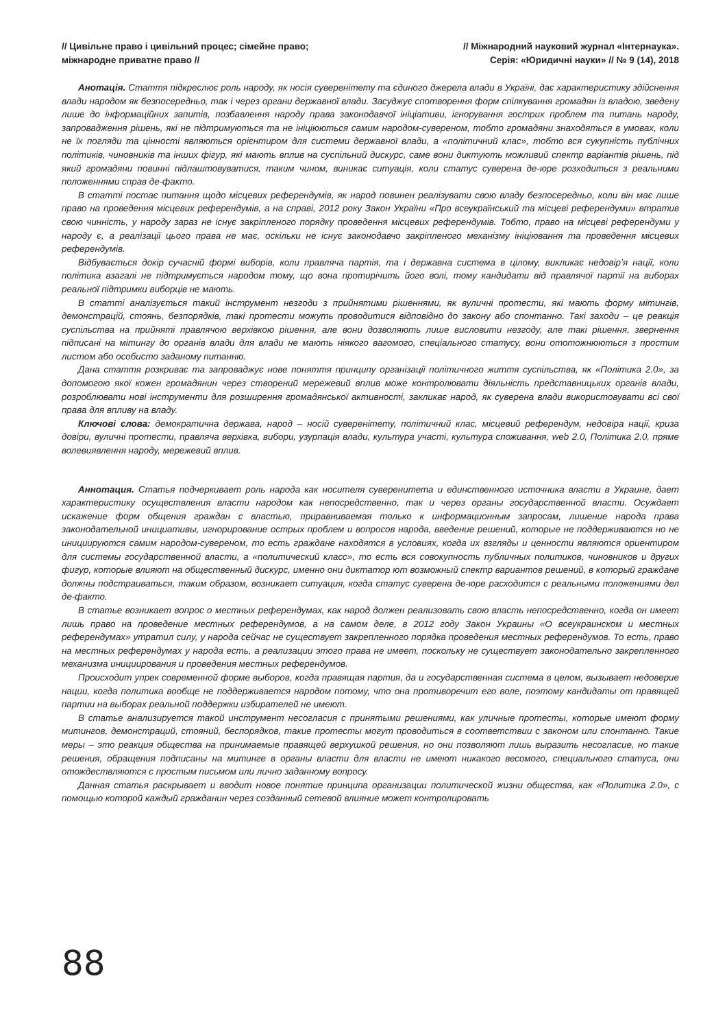// Цивільне право і цивільний процес; сімейне право;
міжнародне приватне право //
// Міжнародний науковий журнал «Інтернаука».
Серія: «Юридичні науки» // № 9 (14), 2018
Анотація. Стаття підкреслює роль народу, як носія суверенітету та єдиного джерела влади в Україні, дає характеристику здійснення влади народом як безпосередньо, так і через органи державної влади. Засуджує спотворення форм спілкування громадян із владою, зведену лише до інформаційних запитів, позбавлення народу права законодавчої ініціативи, ігнорування гострих проблем та питань народу, запровадження рішень, які не підтримуються та не ініціюються самим народом-сувереном, тобто громадяни знаходяться в умовах, коли не їх погляди та цінності являються орієнтиром для системи державної влади, а «політичний клас», тобто вся сукупність публічних політиків, чиновників та інших фігур, які мають вплив на суспільний дискурс, саме вони диктують можливий спектр варіантів рішень, під який громадяни повинні підлаштовуватися, таким чином, виникає ситуація, коли статус суверена де-юре розходиться з реальними положеннями справ де-факто.
В статті постає питання щодо місцевих референдумів, як народ повинен реалізувати свою владу безпосередньо, коли він має лише право на проведення місцевих референдумів, а на справі, 2012 року Закон України «Про всеукраїнський та місцеві референдуми» втратив свою чинність, у народу зараз не існує закріпленого порядку проведення місцевих референдумів. Тобто, право на місцеві референдуми у народу є, а реалізації цього права не має, оскільки не існує законодавчо закріпленого механізму ініціювання та проведення місцевих референдумів.
Відбувається докір сучасній формі виборів, коли правляча партія, та і державна система в цілому, викликає недовір’я нації, коли політика взагалі не підтримується народом тому, що вона протирічить його волі, тому кандидати від правлячої партії на виборах реальної підтримки виборців не мають.
В статті аналізується такий інструмент незгоди з прийнятими рішеннями, як вуличні протести, які мають форму мітингів, демонстрацій, стоянь, безпорядків, такі протести можуть проводитися відповідно до закону або спонтанно. Такі заходи – це реакція суспільства на прийняті правлячою верхівкою рішення, але вони дозволяють лише висловити незгоду, але такі рішення, звернення підписані на мітингу до органів влади для влади не мають ніякого вагомого, спеціального статусу, вони ототожнюються з простим листом або особисто заданому питанню.
Дана стаття розкриває та запроваджує нове поняття принципу організації політичного життя суспільства, як «Політика 2.0», за допомогою якої кожен громадянин через створений мережевий вплив може контролювати діяльність представницьких органів влади, розроблювати нові інструменти для розширення громадянської активності, закликає народ, як суверена влади використовувати всі свої права для впливу на владу.
Ключові слова: демократична держава, народ – носій суверенітету, політичний клас, місцевий референдум, недовіра нації, криза довіри, вуличні протести, правляча верхівка, вибори, узурпація влади, культура участі, культура споживання, web 2.0, Політика 2.0, пряме волевиявлення народу, мережевий вплив.
Аннотация. Статья подчеркивает роль народа как носителя суверенитета и единственного источника власти в Украине, дает характеристику осуществления власти народом как непосредственно, так и через органы государственной власти. Осуждает искажение форм общения граждан с властью, приравниваемая только к информационным запросам, лишение народа права законодательной инициативы, игнорирование острых проблем и вопросов народа, введение решений, которые не поддерживаются но не инициируются самим народом-сувереном, то есть граждане находятся в условиях, когда их взгляды и ценности являются ориентиром для системы государственной власти, а «политический класс», то есть вся совокупность публичных политиков, чиновников и других фигур, которые влияют на общественный дискурс, именно они диктатор ют возможный спектр вариантов решений, в который граждане должны подстраиваться, таким образом, возникает ситуация, когда статус суверена де-юре расходится с реальными положениями дел де-факто.
В статье возникает вопрос о местных референдумах, как народ должен реализовать свою власть непосредственно, когда он имеет лишь право на проведение местных референдумов, а на самом деле, в 2012 году Закон Украины «О всеукраинском и местных референдумах» утратил силу, у народа сейчас не существует закрепленного порядка проведения местных референдумов. То есть, право на местных референдумах у народа есть, а реализации этого права не имеет, поскольку не существует законодательно закрепленного механизма инициирования и проведения местных референдумов.
Происходит упрек современной форме выборов, когда правящая партия, да и государственная система в целом, вызывает недоверие нации, когда политика вообще не поддерживается народом потому, что она противоречит его воле, поэтому кандидаты от правящей партии на выборах реальной поддержки избирателей не имеют.
В статье анализируется такой инструмент несогласия с принятыми решениями, как уличные протесты, которые имеют форму митингов, демонстраций, стояний, беспорядков, такие протесты могут проводиться в соответствии с законом или спонтанно. Такие меры – это реакция общества на принимаемые правящей верхушкой решения, но они позволяют лишь выразить несогласие, но такие решения, обращения подписаны на митинге в органы власти для власти не имеют никакого весомого, специального статуса, они отождествляются с простым письмом или лично заданному вопросу.
Данная статья раскрывает и вводит новое понятие принципа организации политической жизни общества, как «Политика 2.0», с помощью которой каждый гражданин через созданный сетевой влияние может контролировать
88